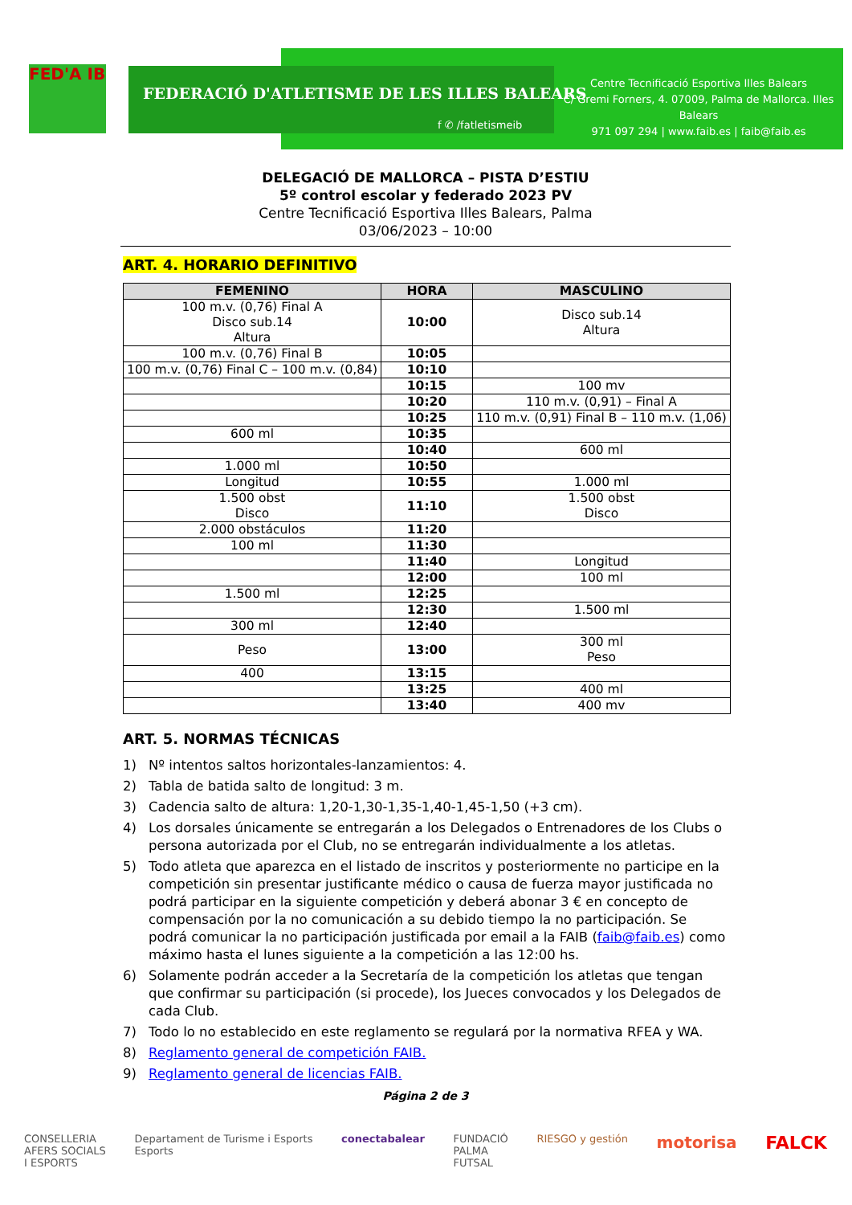FED'A IB
FEDERACIÓ D'ATLETISME DE LES ILLES BALEARS
f ✆ /fatletismeib
Centre Tecnificació Esportiva Illes Balears
C/ Gremi Forners, 4. 07009, Palma de Mallorca. Illes Balears
971 097 294 | www.faib.es | faib@faib.es
DELEGACIÓ DE MALLORCA – PISTA D’ESTIU
5º control escolar y federado 2023 PV
Centre Tecnificació Esportiva Illes Balears, Palma
03/06/2023 – 10:00
ART. 4. HORARIO DEFINITIVO
| FEMENINO | HORA | MASCULINO |
| --- | --- | --- |
| 100 m.v. (0,76) Final A Disco sub.14 Altura | 10:00 | Disco sub.14 Altura |
| 100 m.v. (0,76) Final B | 10:05 | |
| 100 m.v. (0,76) Final C – 100 m.v. (0,84) | 10:10 | |
| | 10:15 | 100 mv |
| | 10:20 | 110 m.v. (0,91) – Final A |
| | 10:25 | 110 m.v. (0,91) Final B – 110 m.v. (1,06) |
| 600 ml | 10:35 | |
| | 10:40 | 600 ml |
| 1.000 ml | 10:50 | |
| Longitud | 10:55 | 1.000 ml |
| 1.500 obst Disco | 11:10 | 1.500 obst Disco |
| 2.000 obstáculos | 11:20 | |
| 100 ml | 11:30 | |
| | 11:40 | Longitud |
| | 12:00 | 100 ml |
| 1.500 ml | 12:25 | |
| | 12:30 | 1.500 ml |
| 300 ml | 12:40 | |
| Peso | 13:00 | 300 ml Peso |
| 400 | 13:15 | |
| | 13:25 | 400 ml |
| | 13:40 | 400 mv |
ART. 5. NORMAS TÉCNICAS
1) Nº intentos saltos horizontales-lanzamientos: 4.
2) Tabla de batida salto de longitud: 3 m.
3) Cadencia salto de altura: 1,20-1,30-1,35-1,40-1,45-1,50 (+3 cm).
4) Los dorsales únicamente se entregarán a los Delegados o Entrenadores de los Clubs o persona autorizada por el Club, no se entregarán individualmente a los atletas.
5) Todo atleta que aparezca en el listado de inscritos y posteriormente no participe en la competición sin presentar justificante médico o causa de fuerza mayor justificada no podrá participar en la siguiente competición y deberá abonar 3 € en concepto de compensación por la no comunicación a su debido tiempo la no participación. Se podrá comunicar la no participación justificada por email a la FAIB (faib@faib.es) como máximo hasta el lunes siguiente a la competición a las 12:00 hs.
6) Solamente podrán acceder a la Secretaría de la competición los atletas que tengan que confirmar su participación (si procede), los Jueces convocados y los Delegados de cada Club.
7) Todo lo no establecido en este reglamento se regulará por la normativa RFEA y WA.
8) Reglamento general de competición FAIB.
9) Reglamento general de licencias FAIB.
Página 2 de 3
CONSELLERIA
AFERS SOCIALS
I ESPORTS
Departament de Turisme i Esports
Esports
conectabalear FUNDACIÓ
PALMA
FUTSAL
RIESGO y gestión
motorisa FALCK